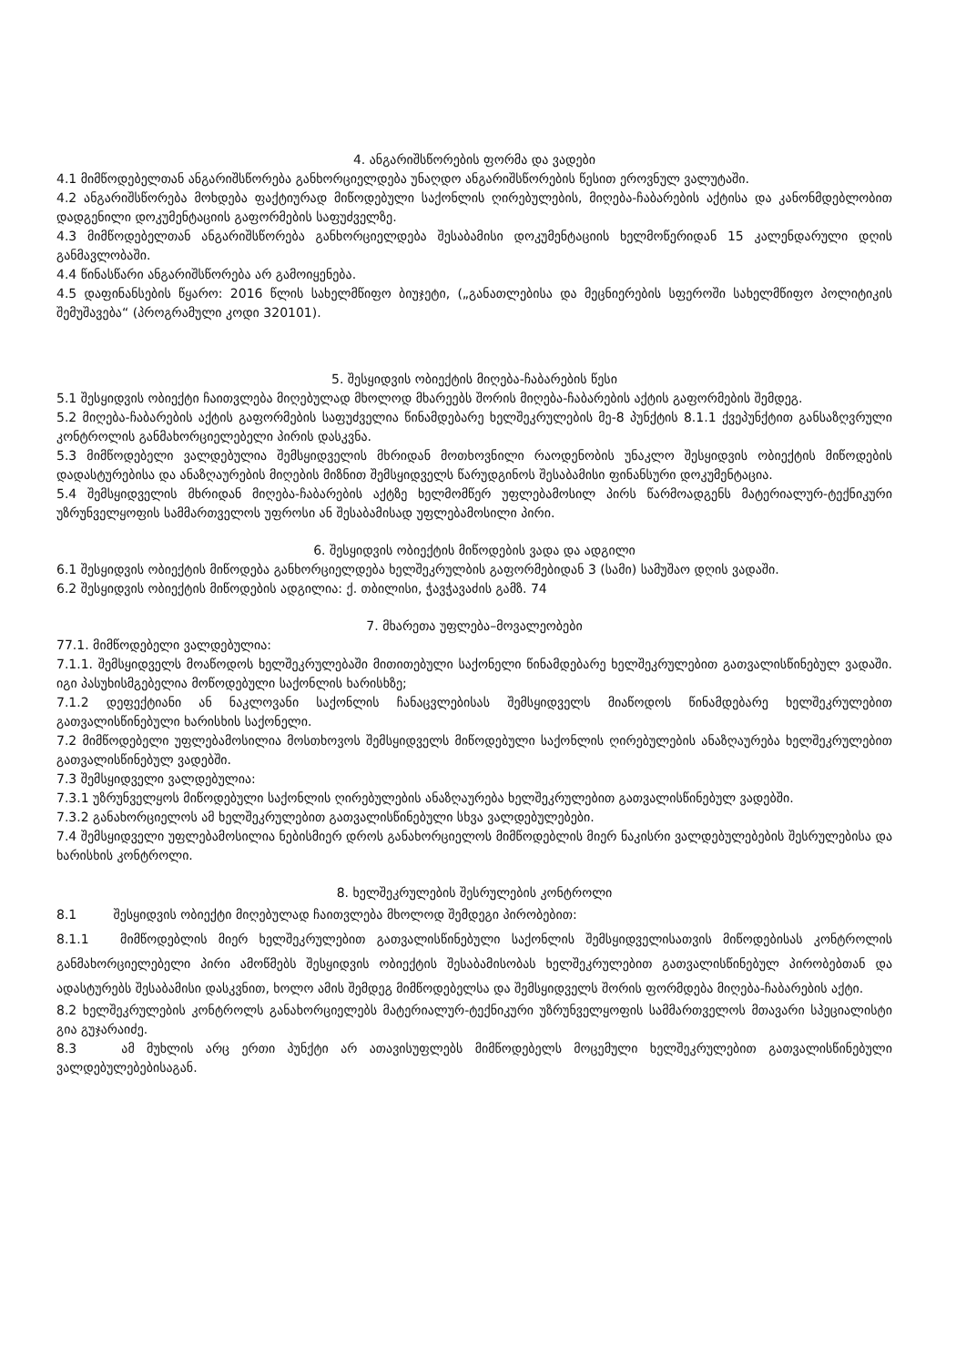4. ანგარიშსწორების ფორმა და ვადები
4.1 მიმწოდებელთან ანგარიშსწორება განხორციელდება უნაღდო ანგარიშსწორების წესით ეროვნულ ვალუტაში.
4.2 ანგარიშსწორება მოხდება ფაქტიურად მიწოდებული საქონლის ღირებულების, მიღება-ჩაბარების აქტისა და კანონმდებლობით დადგენილი დოკუმენტაციის გაფორმების საფუძველზე.
4.3 მიმწოდებელთან ანგარიშსწორება განხორციელდება შესაბამისი დოკუმენტაციის ხელმოწერიდან 15 კალენდარული დღის განმავლობაში.
4.4 წინასწარი ანგარიშსწორება არ გამოიყენება.
4.5 დაფინანსების წყარო: 2016 წლის სახელმწიფო ბიუჯეტი, („განათლებისა და მეცნიერების სფეროში სახელმწიფო პოლიტიკის შემუშავება“ (პროგრამული კოდი 320101).
5. შესყიდვის ობიექტის მიღება-ჩაბარების წესი
5.1 შესყიდვის ობიექტი ჩაითვლება მიღებულად მხოლოდ მხარეებს შორის მიღება-ჩაბარების აქტის გაფორმების შემდეგ.
5.2 მიღება-ჩაბარების აქტის გაფორმების საფუძველია წინამდებარე ხელშეკრულების მე-8 პუნქტის 8.1.1 ქვეპუნქტით განსაზღვრული კონტროლის განმახორციელებელი პირის დასკვნა.
5.3 მიმწოდებელი ვალდებულია შემსყიდველის მხრიდან მოთხოვნილი რაოდენობის უნაკლო შესყიდვის ობიექტის მიწოდების დადასტურებისა და ანაზღაურების მიღების მიზნით შემსყიდველს წარუდგინოს შესაბამისი ფინანსური დოკუმენტაცია.
5.4 შემსყიდველის მხრიდან მიღება-ჩაბარების აქტზე ხელმომწერ უფლებამოსილ პირს წარმოადგენს მატერიალურ-ტექნიკური უზრუნველყოფის სამმართველოს უფროსი ან შესაბამისად უფლებამოსილი პირი.
6. შესყიდვის ობიექტის მიწოდების ვადა და ადგილი
6.1 შესყიდვის ობიექტის მიწოდება განხორციელდება ხელშეკრულბის გაფორმებიდან 3 (სამი) სამუშაო დღის ვადაში.
6.2 შესყიდვის ობიექტის მიწოდების ადგილია: ქ. თბილისი, ჭავჭავაძის გამზ. 74
7. მხარეთა უფლება–მოვალეობები
77.1. მიმწოდებელი ვალდებულია:
7.1.1. შემსყიდველს მოაწოდოს ხელშეკრულებაში მითითებული საქონელი წინამდებარე ხელშეკრულებით გათვალისწინებულ ვადაში. იგი პასუხისმგებელია მოწოდებული საქონლის ხარისხზე;
7.1.2 დეფექტიანი ან ნაკლოვანი საქონლის ჩანაცვლებისას შემსყიდველს მიაწოდოს წინამდებარე ხელშეკრულებით გათვალისწინებული ხარისხის საქონელი.
7.2 მიმწოდებელი უფლებამოსილია მოსთხოვოს შემსყიდველს მიწოდებული საქონლის ღირებულების ანაზღაურება ხელშეკრულებით გათვალისწინებულ ვადებში.
7.3 შემსყიდველი ვალდებულია:
7.3.1 უზრუნველყოს მიწოდებული საქონლის ღირებულების ანაზღაურება ხელშეკრულებით გათვალისწინებულ ვადებში.
7.3.2 განახორციელოს ამ ხელშეკრულებით გათვალისწინებული სხვა ვალდებულებები.
7.4 შემსყიდველი უფლებამოსილია ნებისმიერ დროს განახორციელოს მიმწოდებლის მიერ ნაკისრი ვალდებულებების შესრულებისა და ხარისხის კონტროლი.
8. ხელშეკრულების შესრულების კონტროლი
8.1 შესყიდვის ობიექტი მიღებულად ჩაითვლება მხოლოდ შემდეგი პირობებით:
8.1.1 მიმწოდებლის მიერ ხელშეკრულებით გათვალისწინებული საქონლის შემსყიდველისათვის მიწოდებისას კონტროლის განმახორციელებელი პირი ამოწმებს შესყიდვის ობიექტის შესაბამისობას ხელშეკრულებით გათვალისწინებულ პირობებთან და ადასტურებს შესაბამისი დასკვნით, ხოლო ამის შემდეგ მიმწოდებელსა და შემსყიდველს შორის ფორმდება მიღება-ჩაბარების აქტი.
8.2 ხელშეკრულების კონტროლს განახორციელებს მატერიალურ-ტექნიკური უზრუნველყოფის სამმართველოს მთავარი სპეციალისტი გია გუჯარაიძე.
8.3 ამ მუხლის არც ერთი პუნქტი არ ათავისუფლებს მიმწოდებელს მოცემული ხელშეკრულებით გათვალისწინებული ვალდებულებებისაგან.